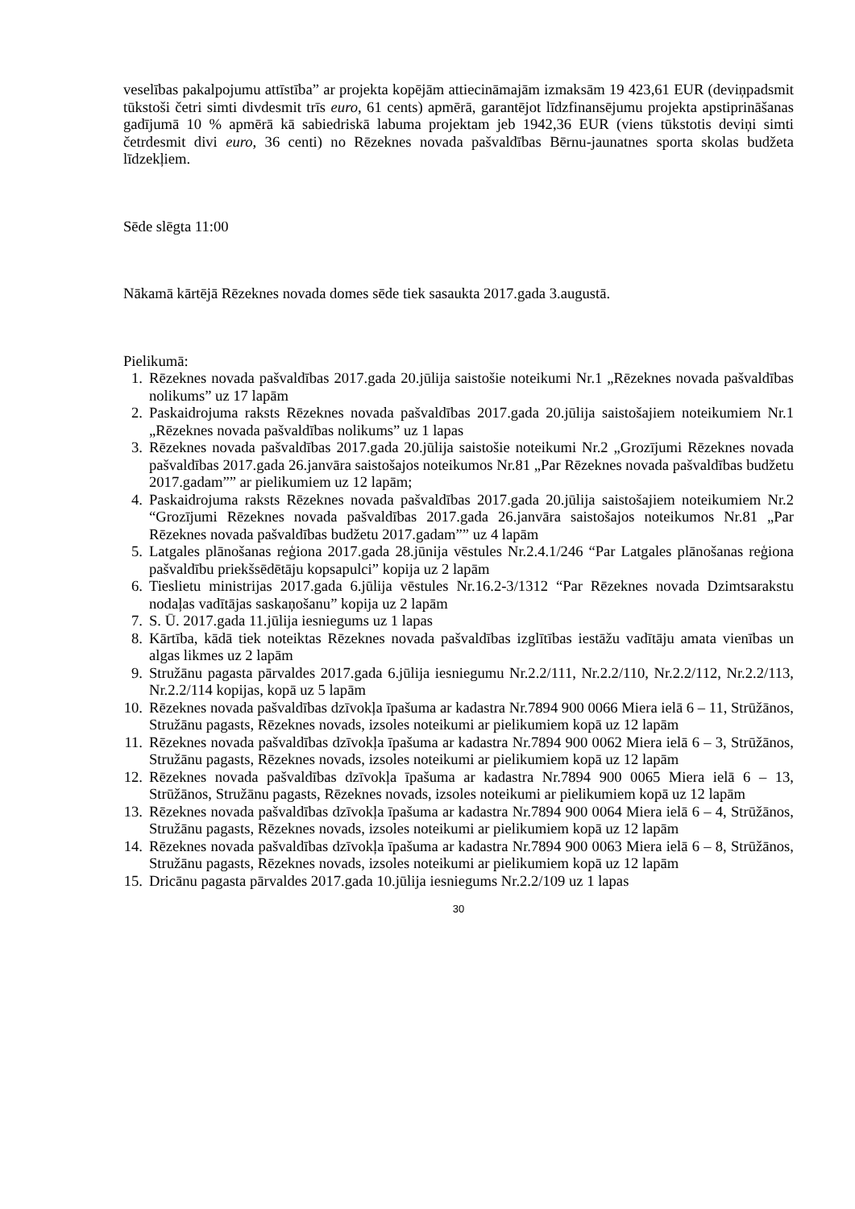veselības pakalpojumu attīstība” ar projekta kopējām attiecināmajām izmaksām 19 423,61 EUR (deviņpadsmit tūkstoši četri simti divdesmit trīs euro, 61 cents) apmērā, garantējot līdzfinansējumu projekta apstiprināšanas gadījumā 10 % apmērā kā sabiedriskā labuma projektam jeb 1942,36 EUR (viens tūkstotis deviņi simti četrdesmit divi euro, 36 centi) no Rēzeknes novada pašvaldības Bērnu-jaunatnes sporta skolas budžeta līdzekļiem.
Sēde slēgta 11:00
Nākamā kārtējā Rēzeknes novada domes sēde tiek sasaukta 2017.gada 3.augustā.
Pielikumā:
1. Rēzeknes novada pašvaldības 2017.gada 20.jūlija saistošie noteikumi Nr.1 „Rēzeknes novada pašvaldības nolikums” uz 17 lapām
2. Paskaidrojuma raksts Rēzeknes novada pašvaldības 2017.gada 20.jūlija saistošajiem noteikumiem Nr.1 „Rēzeknes novada pašvaldības nolikums” uz 1 lapas
3. Rēzeknes novada pašvaldības 2017.gada 20.jūlija saistošie noteikumi Nr.2 „Grozījumi Rēzeknes novada pašvaldības 2017.gada 26.janvāra saistošajos noteikumos Nr.81 „Par Rēzeknes novada pašvaldības budžetu 2017.gadam”” ar pielikumiem uz 12 lapām;
4. Paskaidrojuma raksts Rēzeknes novada pašvaldības 2017.gada 20.jūlija saistošajiem noteikumiem Nr.2 “Grozījumi Rēzeknes novada pašvaldības 2017.gada 26.janvāra saistošajos noteikumos Nr.81 „Par Rēzeknes novada pašvaldības budžetu 2017.gadam”” uz 4 lapām
5. Latgales plānošanas reģiona 2017.gada 28.jūnija vēstules Nr.2.4.1/246 “Par Latgales plānošanas reģiona pašvaldību priekšsēdētāju kopsapulci” kopija uz 2 lapām
6. Tieslietu ministrijas 2017.gada 6.jūlija vēstules Nr.16.2-3/1312 “Par Rēzeknes novada Dzimtsarakstu nodaļas vadītājas saskaņošanu” kopija uz 2 lapām
7. S. Ū. 2017.gada 11.jūlija iesniegums uz 1 lapas
8. Kārtība, kādā tiek noteiktas Rēzeknes novada pašvaldības izglītības iestāžu vadītāju amata vienības un algas likmes uz 2 lapām
9. Stružānu pagasta pārvaldes 2017.gada 6.jūlija iesniegumu Nr.2.2/111, Nr.2.2/110, Nr.2.2/112, Nr.2.2/113, Nr.2.2/114 kopijas, kopā uz 5 lapām
10. Rēzeknes novada pašvaldības dzīvokļa īpašuma ar kadastra Nr.7894 900 0066 Miera ielā 6 – 11, Strūžānos, Stružānu pagasts, Rēzeknes novads, izsoles noteikumi ar pielikumiem kopā uz 12 lapām
11. Rēzeknes novada pašvaldības dzīvokļa īpašuma ar kadastra Nr.7894 900 0062 Miera ielā 6 – 3, Strūžānos, Stružānu pagasts, Rēzeknes novads, izsoles noteikumi ar pielikumiem kopā uz 12 lapām
12. Rēzeknes novada pašvaldības dzīvokļa īpašuma ar kadastra Nr.7894 900 0065 Miera ielā 6 – 13, Strūžānos, Stružānu pagasts, Rēzeknes novads, izsoles noteikumi ar pielikumiem kopā uz 12 lapām
13. Rēzeknes novada pašvaldības dzīvokļa īpašuma ar kadastra Nr.7894 900 0064 Miera ielā 6 – 4, Strūžānos, Stružānu pagasts, Rēzeknes novads, izsoles noteikumi ar pielikumiem kopā uz 12 lapām
14. Rēzeknes novada pašvaldības dzīvokļa īpašuma ar kadastra Nr.7894 900 0063 Miera ielā 6 – 8, Strūžānos, Stružānu pagasts, Rēzeknes novads, izsoles noteikumi ar pielikumiem kopā uz 12 lapām
15. Dricānu pagasta pārvaldes 2017.gada 10.jūlija iesniegums Nr.2.2/109 uz 1 lapas
30